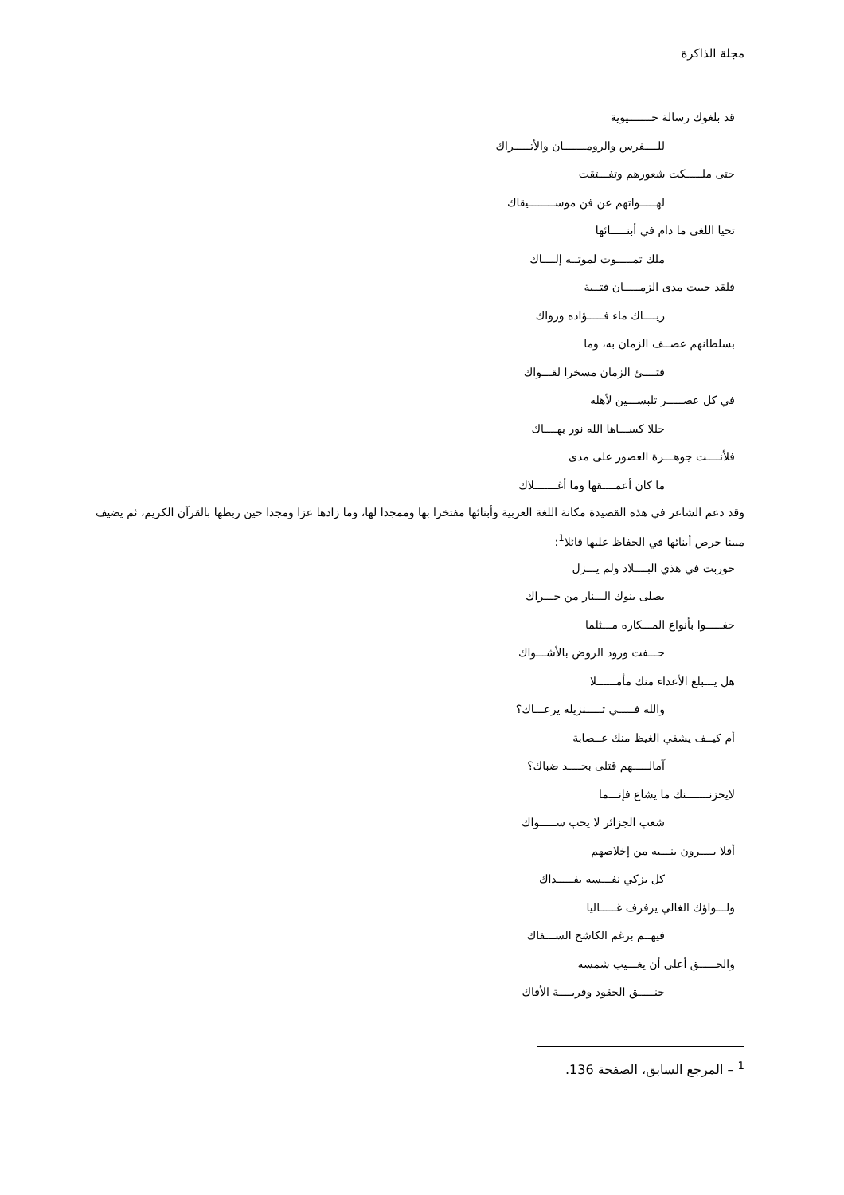مجلة الذاكرة
قد بلغوك رسالة حـــــــيوية
للــــفرس والرومـــــــان والأتـــــراك
حتى ملـــــكت شعورهم وتفـــتقت
لهـــــواتهم عن فن موســــــــيقاك
تحيا اللغى ما دام في أبنـــــائها
ملك تمـــــوت لموتــه إلــــاك
فلقد حييت مدى الزمـــــان فتــية
ريــــاك ماء فـــــؤاده ورواك
بسلطانهم عصــف الزمان به، وما
فتــــئ الزمان مسخرا لقـــواك
في كل عصـــــر تلبســـين لأهله
حللا كســـاها الله نور بهــــاك
فلأنــــت جوهـــرة العصور على مدى
ما كان أعمــــقها وما أغـــــــلاك
وقد دعم الشاعر في هذه القصيدة مكانة اللغة العربية وأبنائها مفتخرا بها وممجدا لها، وما زادها عزا ومجدا حين ربطها بالقرآن الكريم، ثم يضيف مبينا حرص أبنائها في الحفاظ عليها قائلا<sup>1</sup>:
حوربت في هذي البــــلاد ولم يـــزل
يصلى بنوك الـــنار من جـــراك
حفـــــوا بأنواع المـــكاره مـــثلما
حـــفت ورود الروض بالأشـــواك
هل يـــبلغ الأعداء منك مأمــــــلا
والله فـــــي تـــــنزيله يرعـــاك؟
أم كيــف يشفي الغيظ منك عــصابة
آمالـــــهم قتلى بحــــد ضباك؟
لايحزنـــــــنك ما يشاع فإنـــما
شعب الجزائر لا يحب ســـــواك
أفلا يــــرون بنـــيه من إخلاصهم
كل يزكي نفـــسه بفـــــداك
ولـــواؤك الغالي يرفرف غـــــاليا
فيهــم برغم الكاشح الســـفاك
والحـــــق أعلى أن يغـــيب شمسه
حنـــــق الحقود وفريــــة الأفاك
<sup>1</sup> – المرجع السابق، الصفحة 136.